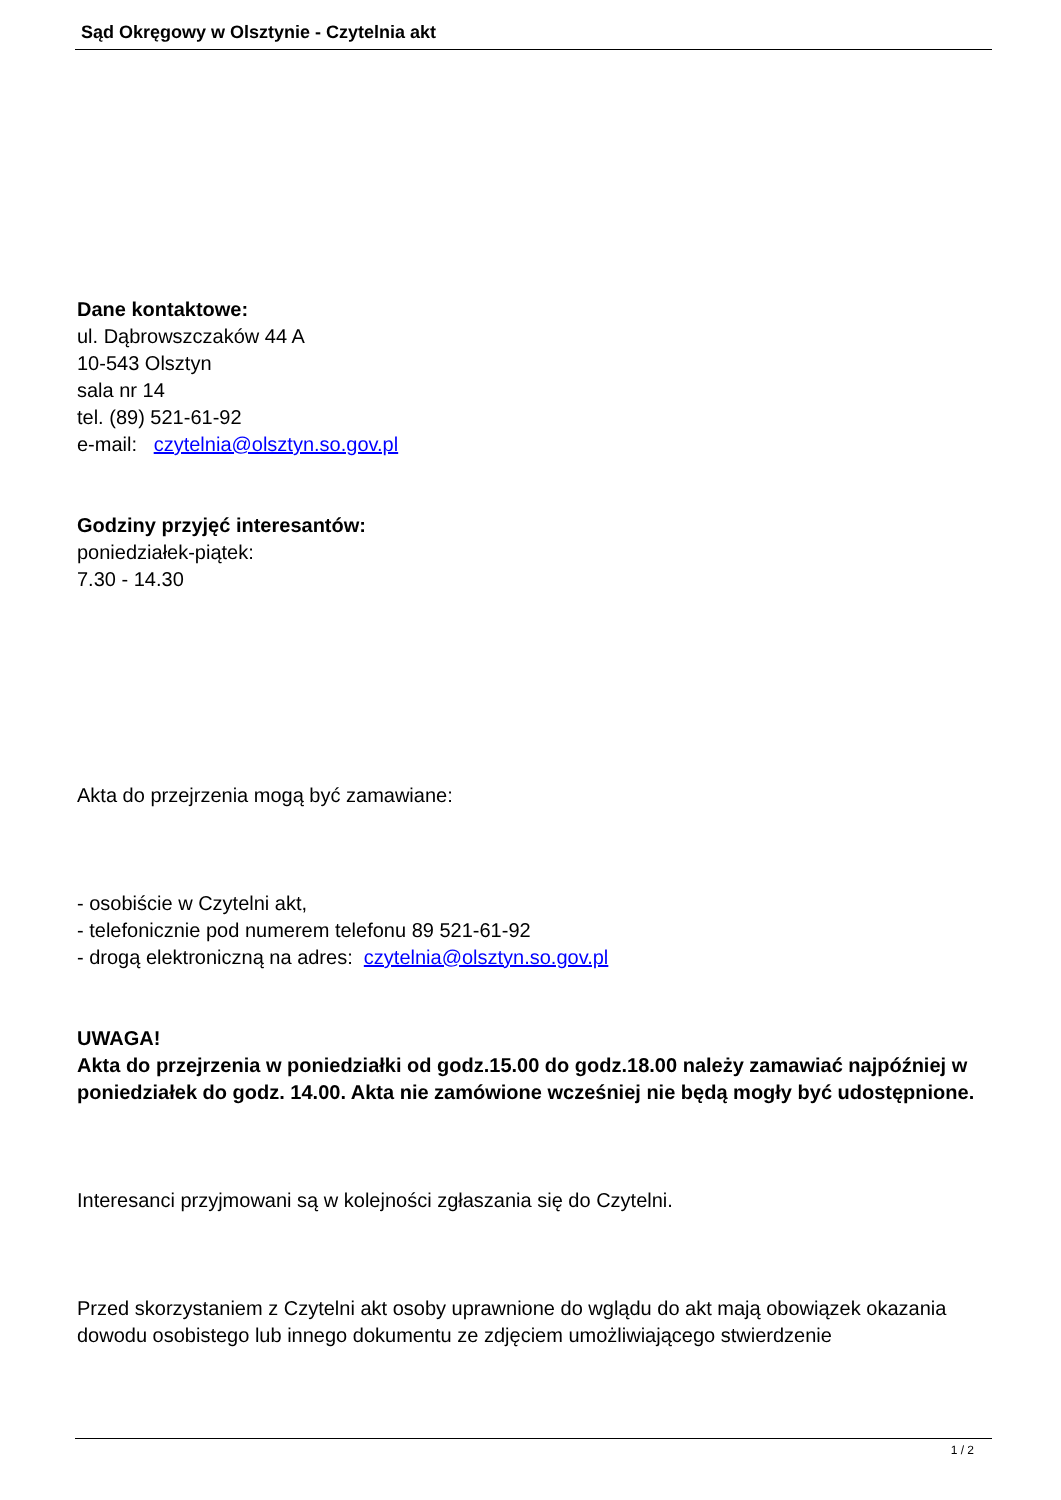Sąd Okręgowy w Olsztynie - Czytelnia akt
Dane kontaktowe:
ul. Dąbrowszczaków 44 A
10-543 Olsztyn
sala nr 14
tel. (89) 521-61-92
e-mail: czytelnia@olsztyn.so.gov.pl
Godziny przyjęć interesantów:
poniedziałek-piątek:
7.30 - 14.30
Akta do przejrzenia mogą być zamawiane:
- osobiście w Czytelni akt,
- telefonicznie pod numerem telefonu 89 521-61-92
- drogą elektroniczną na adres: czytelnia@olsztyn.so.gov.pl
UWAGA!
Akta do przejrzenia w poniedziałki od godz.15.00 do godz.18.00 należy zamawiać najpóźniej w poniedziałek do godz. 14.00. Akta nie zamówione wcześniej nie będą mogły być udostępnione.
Interesanci przyjmowani są w kolejności zgłaszania się do Czytelni.
Przed skorzystaniem z Czytelni akt osoby uprawnione do wglądu do akt mają obowiązek okazania dowodu osobistego lub innego dokumentu ze zdjęciem umożliwiającego stwierdzenie
1 / 2